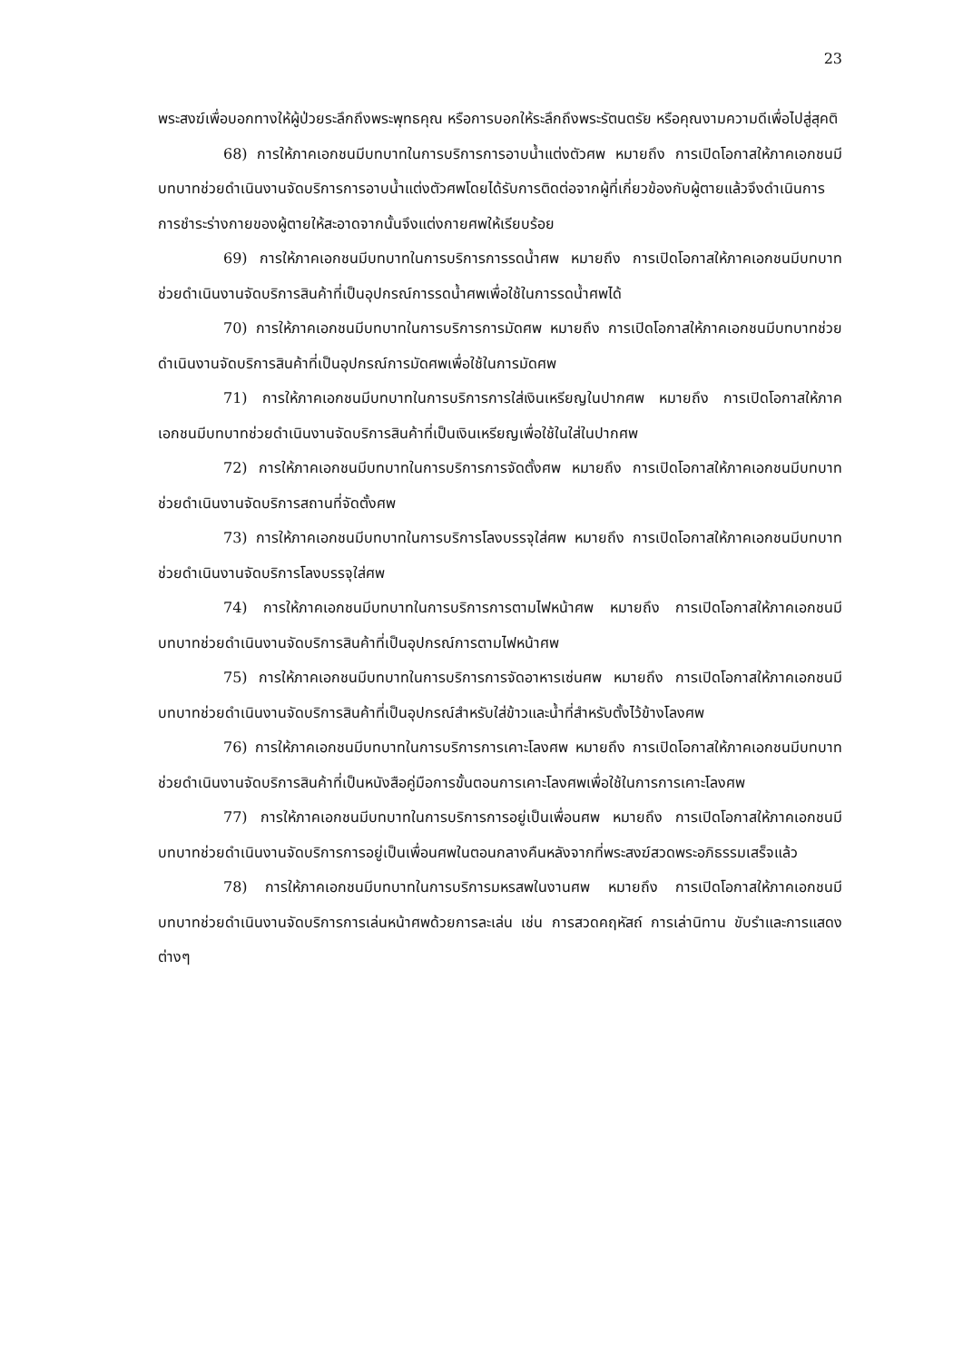23
พระสงฆ์เพื่อบอกทางให้ผู้ป่วยระลึกถึงพระพุทธคุณ หรือการบอกให้ระลึกถึงพระรัตนตรัย หรือคุณงามความดีเพื่อไปสู่สุคติ
68) การให้ภาคเอกชนมีบทบาทในการบริการการอาบน้ำแต่งตัวศพ หมายถึง การเปิดโอกาสให้ภาคเอกชนมีบทบาทช่วยดำเนินงานจัดบริการการอาบน้ำแต่งตัวศพโดยได้รับการติดต่อจากผู้ที่เกี่ยวข้องกับผู้ตายแล้วจึงดำเนินการการชำระร่างกายของผู้ตายให้สะอาดจากนั้นจึงแต่งกายศพให้เรียบร้อย
69) การให้ภาคเอกชนมีบทบาทในการบริการการรดน้ำศพ หมายถึง การเปิดโอกาสให้ภาคเอกชนมีบทบาทช่วยดำเนินงานจัดบริการสินค้าที่เป็นอุปกรณ์การรดน้ำศพเพื่อใช้ในการรดน้ำศพได้
70) การให้ภาคเอกชนมีบทบาทในการบริการการมัดศพ หมายถึง การเปิดโอกาสให้ภาคเอกชนมีบทบาทช่วยดำเนินงานจัดบริการสินค้าที่เป็นอุปกรณ์การมัดศพเพื่อใช้ในการมัดศพ
71) การให้ภาคเอกชนมีบทบาทในการบริการการใส่เงินเหรียญในปากศพ หมายถึง การเปิดโอกาสให้ภาคเอกชนมีบทบาทช่วยดำเนินงานจัดบริการสินค้าที่เป็นเงินเหรียญเพื่อใช้ในใส่ในปากศพ
72) การให้ภาคเอกชนมีบทบาทในการบริการการจัดตั้งศพ หมายถึง การเปิดโอกาสให้ภาคเอกชนมีบทบาทช่วยดำเนินงานจัดบริการสถานที่จัดตั้งศพ
73) การให้ภาคเอกชนมีบทบาทในการบริการโลงบรรจุใส่ศพ หมายถึง การเปิดโอกาสให้ภาคเอกชนมีบทบาทช่วยดำเนินงานจัดบริการโลงบรรจุใส่ศพ
74) การให้ภาคเอกชนมีบทบาทในการบริการการตามไฟหน้าศพ หมายถึง การเปิดโอกาสให้ภาคเอกชนมีบทบาทช่วยดำเนินงานจัดบริการสินค้าที่เป็นอุปกรณ์การตามไฟหน้าศพ
75) การให้ภาคเอกชนมีบทบาทในการบริการการจัดอาหารเซ่นศพ หมายถึง การเปิดโอกาสให้ภาคเอกชนมีบทบาทช่วยดำเนินงานจัดบริการสินค้าที่เป็นอุปกรณ์สำหรับใส่ข้าวและน้ำที่สำหรับตั้งไว้ข้างโลงศพ
76) การให้ภาคเอกชนมีบทบาทในการบริการการเคาะโลงศพ หมายถึง การเปิดโอกาสให้ภาคเอกชนมีบทบาทช่วยดำเนินงานจัดบริการสินค้าที่เป็นหนังสือคู่มือการขั้นตอนการเคาะโลงศพเพื่อใช้ในการการเคาะโลงศพ
77) การให้ภาคเอกชนมีบทบาทในการบริการการอยู่เป็นเพื่อนศพ หมายถึง การเปิดโอกาสให้ภาคเอกชนมีบทบาทช่วยดำเนินงานจัดบริการการอยู่เป็นเพื่อนศพในตอนกลางคืนหลังจากที่พระสงฆ์สวดพระอภิธรรมเสร็จแล้ว
78) การให้ภาคเอกชนมีบทบาทในการบริการมหรสพในงานศพ หมายถึง การเปิดโอกาสให้ภาคเอกชนมีบทบาทช่วยดำเนินงานจัดบริการการเล่นหน้าศพด้วยการละเล่น เช่น การสวดคฤหัสถ์ การเล่านิทาน ขับรำและการแสดงต่างๆ